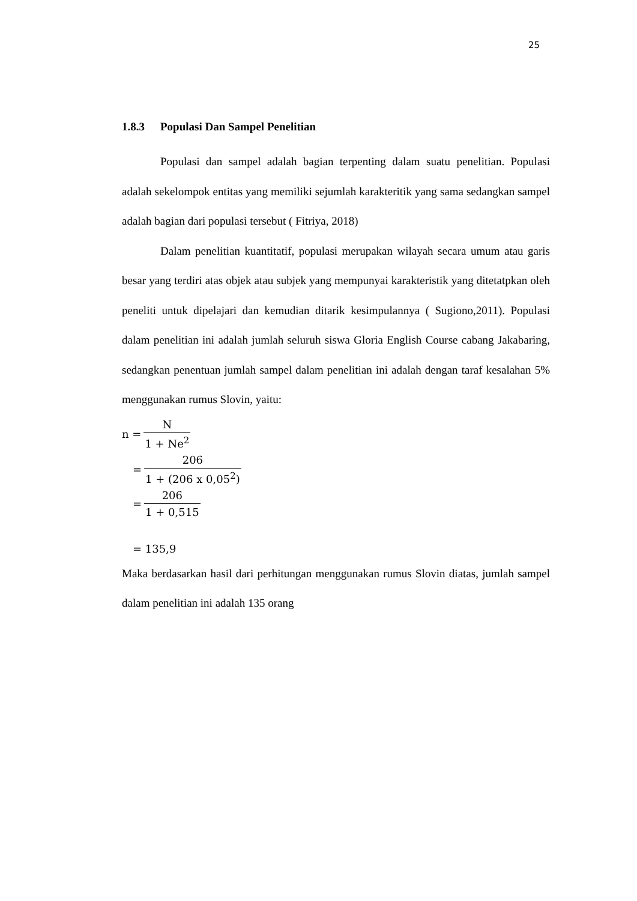25
1.8.3 Populasi Dan Sampel Penelitian
Populasi dan sampel adalah bagian terpenting dalam suatu penelitian. Populasi adalah sekelompok entitas yang memiliki sejumlah karakteritik yang sama sedangkan sampel adalah bagian dari populasi tersebut ( Fitriya, 2018)
Dalam penelitian kuantitatif, populasi merupakan wilayah secara umum atau garis besar yang terdiri atas objek atau subjek yang mempunyai karakteristik yang ditetatpkan oleh peneliti untuk dipelajari dan kemudian ditarik kesimpulannya ( Sugiono,2011). Populasi dalam penelitian ini adalah jumlah seluruh siswa Gloria English Course cabang Jakabaring, sedangkan penentuan jumlah sampel dalam penelitian ini adalah dengan taraf kesalahan 5% menggunakan rumus Slovin, yaitu:
n = N 1 + Ne<sup>2</sup>
= 206 1 + (206 x 0,05<sup>2</sup>)
= 206 1 + 0,515
= 135,9
Maka berdasarkan hasil dari perhitungan menggunakan rumus Slovin diatas, jumlah sampel dalam penelitian ini adalah 135 orang